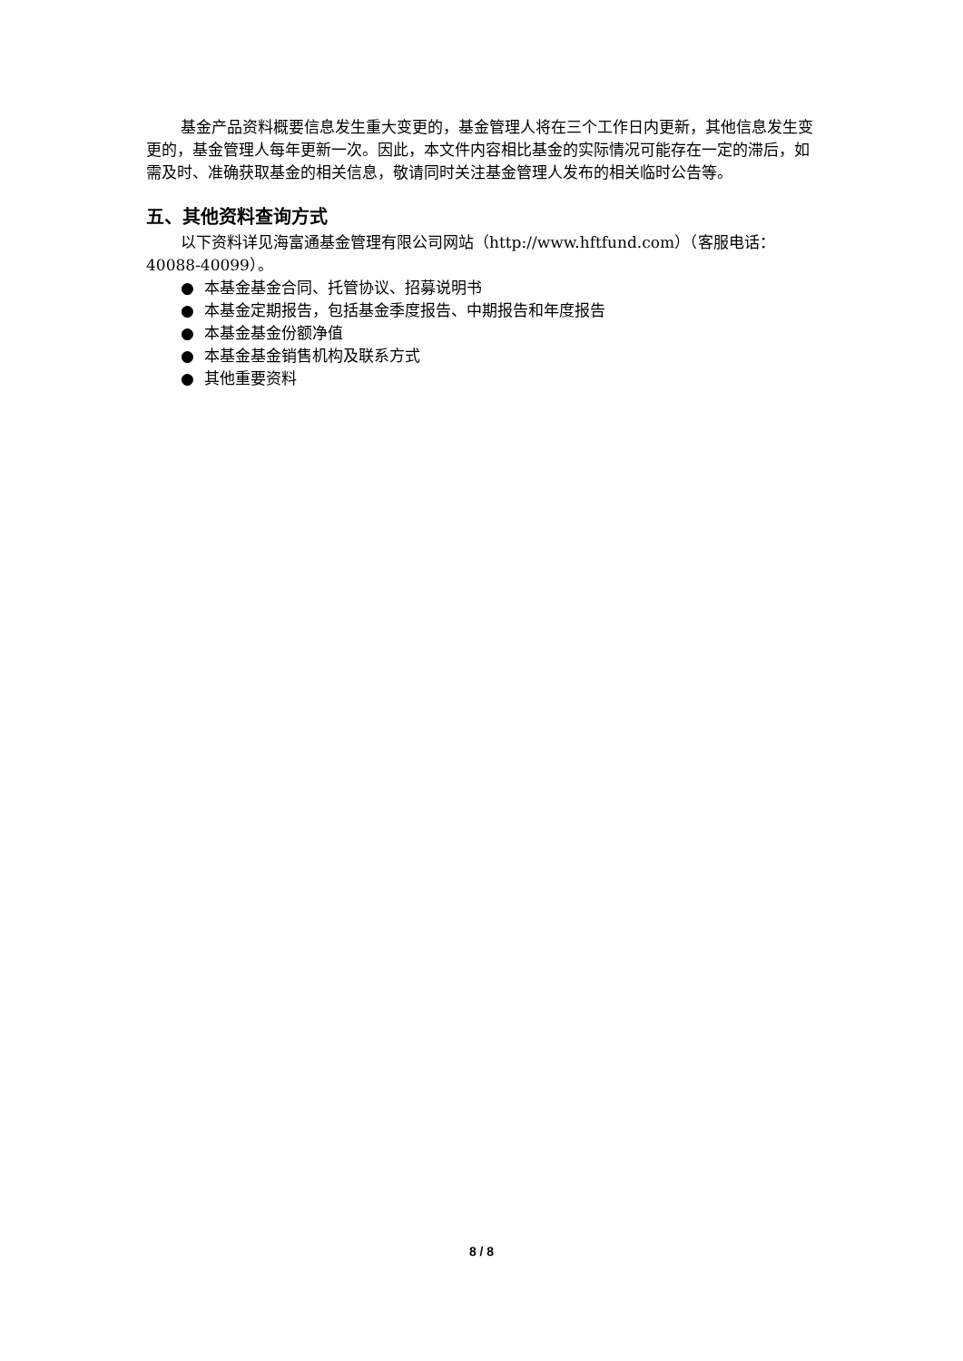基金产品资料概要信息发生重大变更的，基金管理人将在三个工作日内更新，其他信息发生变更的，基金管理人每年更新一次。因此，本文件内容相比基金的实际情况可能存在一定的滞后，如需及时、准确获取基金的相关信息，敬请同时关注基金管理人发布的相关临时公告等。
五、其他资料查询方式
以下资料详见海富通基金管理有限公司网站（http://www.hftfund.com）（客服电话：40088-40099）。
● 本基金基金合同、托管协议、招募说明书
● 本基金定期报告，包括基金季度报告、中期报告和年度报告
● 本基金基金份额净值
● 本基金基金销售机构及联系方式
● 其他重要资料
8 / 8